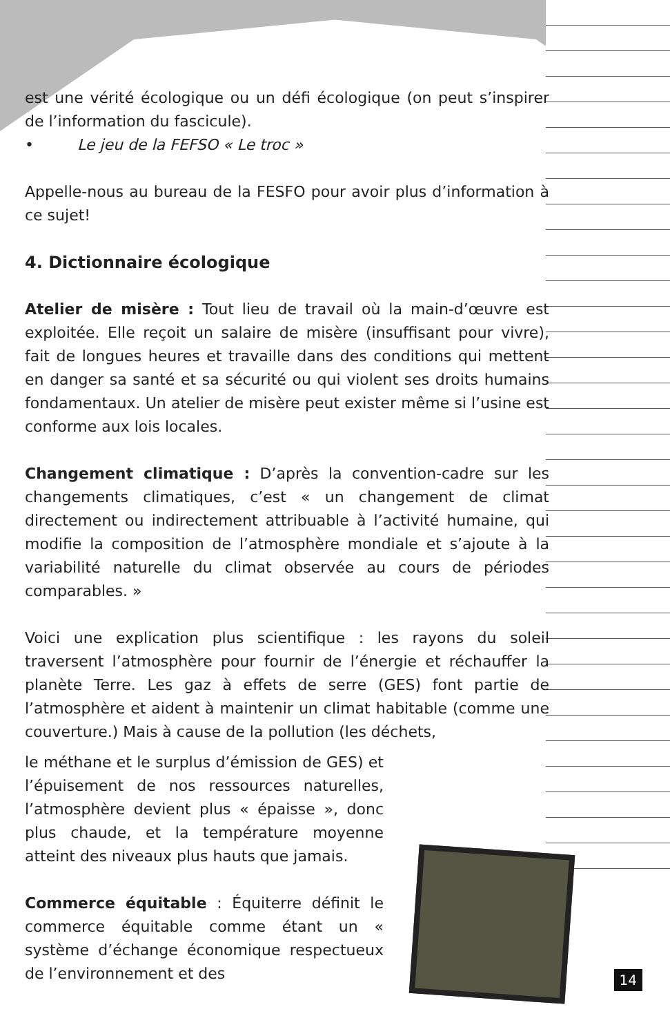est une vérité écologique ou un défi écologique (on peut s’inspirer de l’information du fascicule).
• Le jeu de la FEFSO « Le troc »
Appelle-nous au bureau de la FESFO pour avoir plus d’information à ce sujet!
4. Dictionnaire écologique
Atelier de misère : Tout lieu de travail où la main-d’œuvre est exploitée. Elle reçoit un salaire de misère (insuffisant pour vivre), fait de longues heures et travaille dans des conditions qui mettent en danger sa santé et sa sécurité ou qui violent ses droits humains fondamentaux. Un atelier de misère peut exister même si l’usine est conforme aux lois locales.
Changement climatique : D’après la convention-cadre sur les changements climatiques, c’est « un changement de climat directement ou indirectement attribuable à l’activité humaine, qui modifie la composition de l’atmosphère mondiale et s’ajoute à la variabilité naturelle du climat observée au cours de périodes comparables. »
Voici une explication plus scientifique : les rayons du soleil traversent l’atmosphère pour fournir de l’énergie et réchauffer la planète Terre. Les gaz à effets de serre (GES) font partie de l’atmosphère et aident à maintenir un climat habitable (comme une couverture.) Mais à cause de la pollution (les déchets,
le méthane et le surplus d’émission de GES) et l’épuisement de nos ressources naturelles, l’atmosphère devient plus « épaisse », donc plus chaude, et la température moyenne atteint des niveaux plus hauts que jamais.
Commerce équitable : Équiterre définit le commerce équitable comme étant un « système d’échange économique respectueux de l’environnement et des
14